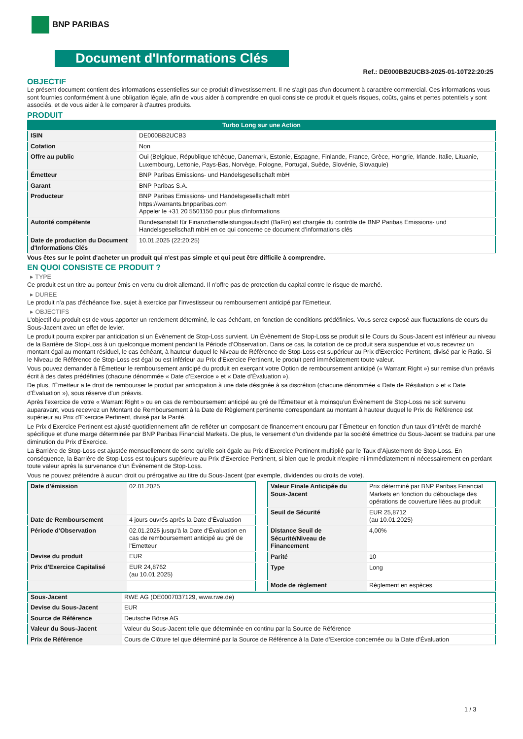BNP PARIBAS
Document d'Informations Clés
Ref.: DE000BB2UCB3-2025-01-10T22:20:25
OBJECTIF
Le présent document contient des informations essentielles sur ce produit d'investissement. Il ne s'agit pas d'un document à caractère commercial. Ces informations vous sont fournies conformément à une obligation légale, afin de vous aider à comprendre en quoi consiste ce produit et quels risques, coûts, gains et pertes potentiels y sont associés, et de vous aider à le comparer à d'autres produits.
PRODUIT
| Turbo Long sur une Action | |
| ISIN | DE000BB2UCB3 |
| Cotation | Non |
| Offre au public | Oui (Belgique, République tchèque, Danemark, Estonie, Espagne, Finlande, France, Grèce, Hongrie, Irlande, Italie, Lituanie, Luxembourg, Lettonie, Pays-Bas, Norvège, Pologne, Portugal, Suède, Slovénie, Slovaquie) |
| Émetteur | BNP Paribas Emissions- und Handelsgesellschaft mbH |
| Garant | BNP Paribas S.A. |
| Producteur | BNP Paribas Emissions- und Handelsgesellschaft mbH https://warrants.bnpparibas.com Appeler le +31 20 5501150 pour plus d'informations |
| Autorité compétente | Bundesanstalt für Finanzdienstleistungsaufsicht (BaFin) est chargée du contrôle de BNP Paribas Emissions- und Handelsgesellschaft mbH en ce qui concerne ce document d’informations clés |
| Date de production du Document d'Informations Clés | 10.01.2025 (22:20:25) |
Vous êtes sur le point d'acheter un produit qui n'est pas simple et qui peut être difficile à comprendre.
EN QUOI CONSISTE CE PRODUIT ?
▸ TYPE
Ce produit est un titre au porteur émis en vertu du droit allemand. Il n’offre pas de protection du capital contre le risque de marché.
▸ DUREE
Le produit n'a pas d'échéance fixe, sujet à exercice par l'investisseur ou remboursement anticipé par l'Emetteur.
▸ OBJECTIFS
L'objectif du produit est de vous apporter un rendement déterminé, le cas échéant, en fonction de conditions prédéfinies. Vous serez exposé aux fluctuations de cours du Sous-Jacent avec un effet de levier.
Le produit pourra expirer par anticipation si un Évènement de Stop-Loss survient. Un Évènement de Stop-Loss se produit si le Cours du Sous-Jacent est inférieur au niveau de la Barrière de Stop-Loss à un quelconque moment pendant la Période d’Observation. Dans ce cas, la cotation de ce produit sera suspendue et vous recevrez un montant égal au montant résiduel, le cas échéant, à hauteur duquel le Niveau de Référence de Stop-Loss est supérieur au Prix d'Exercice Pertinent, divisé par le Ratio. Si le Niveau de Référence de Stop-Loss est égal ou est inférieur au Prix d'Exercice Pertinent, le produit perd immédiatement toute valeur.
Vous pouvez demander à l'Émetteur le remboursement anticipé du produit en exerçant votre Option de remboursement anticipé (« Warrant Right ») sur remise d'un préavis écrit à des dates prédéfinies (chacune dénommée « Date d’Exercice » et « Date d’Évaluation »).
De plus, l'Émetteur a le droit de rembourser le produit par anticipation à une date désignée à sa discrétion (chacune dénommée « Date de Résiliation » et « Date d'Évaluation »), sous réserve d'un préavis.
Après l'exercice de votre « Warrant Right » ou en cas de remboursement anticipé au gré de l'Émetteur et à moinsqu’un Évènement de Stop-Loss ne soit survenu auparavant, vous recevrez un Montant de Remboursement à la Date de Règlement pertinente correspondant au montant à hauteur duquel le Prix de Référence est supérieur au Prix d'Exercice Pertinent, divisé par la Parité.
Le Prix d'Exercice Pertinent est ajusté quotidiennement afin de refléter un composant de financement encouru par l´Émetteur en fonction d'un taux d’intérêt de marché spécifique et d'une marge déterminée par BNP Paribas Financial Markets. De plus, le versement d’un dividende par la société émettrice du Sous-Jacent se traduira par une diminution du Prix d'Exercice.
La Barrière de Stop-Loss est ajustée mensuellement de sorte qu’elle soit égale au Prix d’Exercice Pertinent multiplié par le Taux d’Ajustement de Stop-Loss. En conséquence, la Barrière de Stop-Loss est toujours supérieure au Prix d'Exercice Pertinent, si bien que le produit n'expire ni immédiatement ni nécessairement en perdant toute valeur après la survenance d'un Évènement de Stop-Loss.
Vous ne pouvez prétendre à aucun droit ou prérogative au titre du Sous-Jacent (par exemple, dividendes ou droits de vote).
| Date d’émission | 02.01.2025 |
| Date de Remboursement | 4 jours ouvrés après la Date d'Évaluation |
| Période d'Observation | 02.01.2025 jusqu'à la Date d'Évaluation en cas de remboursement anticipé au gré de l'Emetteur |
| Devise du produit | EUR |
| Prix d'Exercice Capitalisé | EUR 24,8762 (au 10.01.2025) |
| Valeur Finale Anticipée du Sous-Jacent | Prix déterminé par BNP Paribas Financial Markets en fonction du débouclage des opérations de couverture liées au produit |
| Seuil de Sécurité | EUR 25,8712 (au 10.01.2025) |
| Distance Seuil de Sécurité/Niveau de Financement | 4,00% |
| Parité | 10 |
| Type | Long |
| Mode de règlement | Règlement en espèces |
| Sous-Jacent | RWE AG (DE0007037129, www.rwe.de) |
| Devise du Sous-Jacent | EUR |
| Source de Référence | Deutsche Börse AG |
| Valeur du Sous-Jacent | Valeur du Sous-Jacent telle que déterminée en continu par la Source de Référence |
| Prix de Référence | Cours de Clôture tel que déterminé par la Source de Référence à la Date d’Exercice concernée ou la Date d'Évaluation |
1 / 3